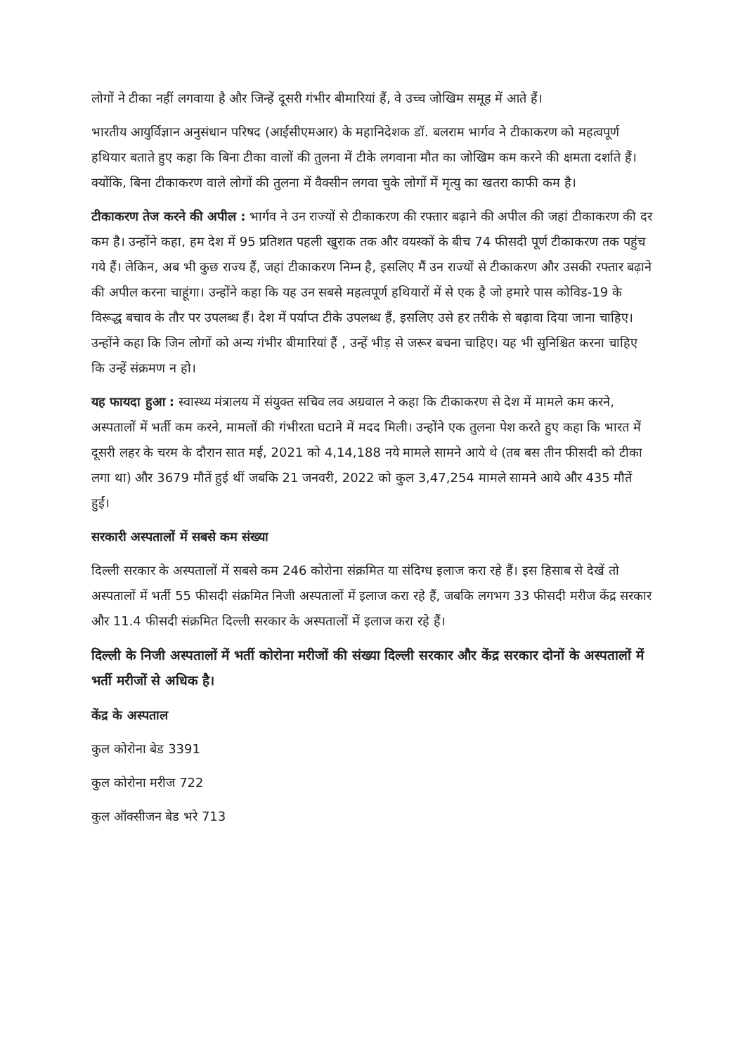लोगों ने टीका नहीं लगवाया है और जिन्हें दूसरी गंभीर बीमारियां हैं, वे उच्च जोखिम समूह में आते हैं।
भारतीय आयुर्विज्ञान अनुसंधान परिषद (आईसीएमआर) के महानिदेशक डॉ. बलराम भार्गव ने टीकाकरण को महत्वपूर्ण हथियार बताते हुए कहा कि बिना टीका वालों की तुलना में टीके लगवाना मौत का जोखिम कम करने की क्षमता दर्शाते हैं। क्योंकि, बिना टीकाकरण वाले लोगों की तुलना में वैक्सीन लगवा चुके लोगों में मृत्यु का खतरा काफी कम है।
टीकाकरण तेज करने की अपील : भार्गव ने उन राज्यों से टीकाकरण की रफ्तार बढ़ाने की अपील की जहां टीकाकरण की दर कम है। उन्होंने कहा, हम देश में 95 प्रतिशत पहली खुराक तक और वयस्कों के बीच 74 फीसदी पूर्ण टीकाकरण तक पहुंच गये हैं। लेकिन, अब भी कुछ राज्य हैं, जहां टीकाकरण निम्न है, इसलिए मैं उन राज्यों से टीकाकरण और उसकी रफ्तार बढ़ाने की अपील करना चाहूंगा। उन्होंने कहा कि यह उन सबसे महत्वपूर्ण हथियारों में से एक है जो हमारे पास कोविड-19 के विरूद्ध बचाव के तौर पर उपलब्ध हैं। देश में पर्याप्त टीके उपलब्ध हैं, इसलिए उसे हर तरीके से बढ़ावा दिया जाना चाहिए। उन्होंने कहा कि जिन लोगों को अन्य गंभीर बीमारियां हैं , उन्हें भीड़ से जरूर बचना चाहिए। यह भी सुनिश्चित करना चाहिए कि उन्हें संक्रमण न हो।
यह फायदा हुआ : स्वास्थ्य मंत्रालय में संयुक्त सचिव लव अग्रवाल ने कहा कि टीकाकरण से देश में मामले कम करने, अस्पतालों में भर्ती कम करने, मामलों की गंभीरता घटाने में मदद मिली। उन्होंने एक तुलना पेश करते हुए कहा कि भारत में दूसरी लहर के चरम के दौरान सात मई, 2021 को 4,14,188 नये मामले सामने आये थे (तब बस तीन फीसदी को टीका लगा था) और 3679 मौतें हुई थीं जबकि 21 जनवरी, 2022 को कुल 3,47,254 मामले सामने आये और 435 मौतें हुईं।
सरकारी अस्पतालों में सबसे कम संख्या
दिल्ली सरकार के अस्पतालों में सबसे कम 246 कोरोना संक्रमित या संदिग्ध इलाज करा रहे हैं। इस हिसाब से देखें तो अस्पतालों में भर्ती 55 फीसदी संक्रमित निजी अस्पतालों में इलाज करा रहे हैं, जबकि लगभग 33 फीसदी मरीज केंद्र सरकार और 11.4 फीसदी संक्रमित दिल्ली सरकार के अस्पतालों में इलाज करा रहे हैं।
दिल्ली के निजी अस्पतालों में भर्ती कोरोना मरीजों की संख्या दिल्ली सरकार और केंद्र सरकार दोनों के अस्पतालों में भर्ती मरीजों से अधिक है।
केंद्र के अस्पताल
कुल कोरोना बेड 3391
कुल कोरोना मरीज 722
कुल ऑक्सीजन बेड भरे 713